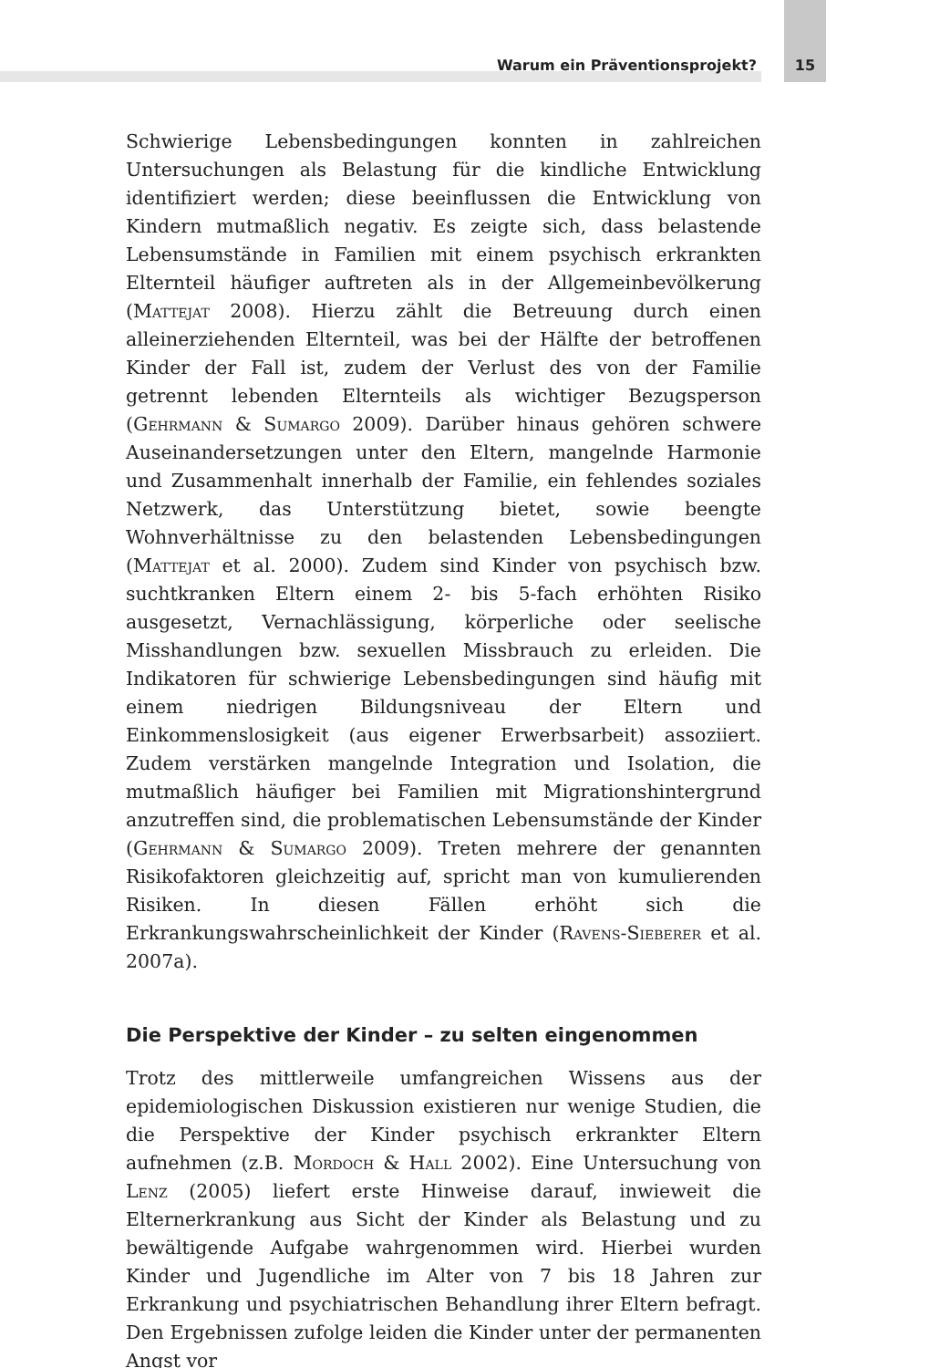Warum ein Präventionsprojekt? 15
Schwierige Lebensbedingungen konnten in zahlreichen Untersuchungen als Belastung für die kindliche Entwicklung identifiziert werden; diese beeinflussen die Entwicklung von Kindern mutmaßlich negativ. Es zeigte sich, dass belastende Lebensumstände in Familien mit einem psychisch erkrankten Elternteil häufiger auftreten als in der Allgemeinbevölkerung (Mattejat 2008). Hierzu zählt die Betreuung durch einen alleinerziehenden Elternteil, was bei der Hälfte der betroffenen Kinder der Fall ist, zudem der Verlust des von der Familie getrennt lebenden Elternteils als wichtiger Bezugsperson (Gehrmann & Sumargo 2009). Darüber hinaus gehören schwere Auseinandersetzungen unter den Eltern, mangelnde Harmonie und Zusammenhalt innerhalb der Familie, ein fehlendes soziales Netzwerk, das Unterstützung bietet, sowie beengte Wohnverhältnisse zu den belastenden Lebensbedingungen (Mattejat et al. 2000). Zudem sind Kinder von psychisch bzw. suchtkranken Eltern einem 2- bis 5-fach erhöhten Risiko ausgesetzt, Vernachlässigung, körperliche oder seelische Misshandlungen bzw. sexuellen Missbrauch zu erleiden. Die Indikatoren für schwierige Lebensbedingungen sind häufig mit einem niedrigen Bildungsniveau der Eltern und Einkommenslosigkeit (aus eigener Erwerbsarbeit) assoziiert. Zudem verstärken mangelnde Integration und Isolation, die mutmaßlich häufiger bei Familien mit Migrationshintergrund anzutreffen sind, die problematischen Lebensumstände der Kinder (Gehrmann & Sumargo 2009). Treten mehrere der genannten Risikofaktoren gleichzeitig auf, spricht man von kumulierenden Risiken. In diesen Fällen erhöht sich die Erkrankungswahrscheinlichkeit der Kinder (Ravens-Sieberer et al. 2007a).
Die Perspektive der Kinder – zu selten eingenommen
Trotz des mittlerweile umfangreichen Wissens aus der epidemiologischen Diskussion existieren nur wenige Studien, die die Perspektive der Kinder psychisch erkrankter Eltern aufnehmen (z.B. Mordoch & Hall 2002). Eine Untersuchung von Lenz (2005) liefert erste Hinweise darauf, inwieweit die Elternerkrankung aus Sicht der Kinder als Belastung und zu bewältigende Aufgabe wahrgenommen wird. Hierbei wurden Kinder und Jugendliche im Alter von 7 bis 18 Jahren zur Erkrankung und psychiatrischen Behandlung ihrer Eltern befragt. Den Ergebnissen zufolge leiden die Kinder unter der permanenten Angst vor